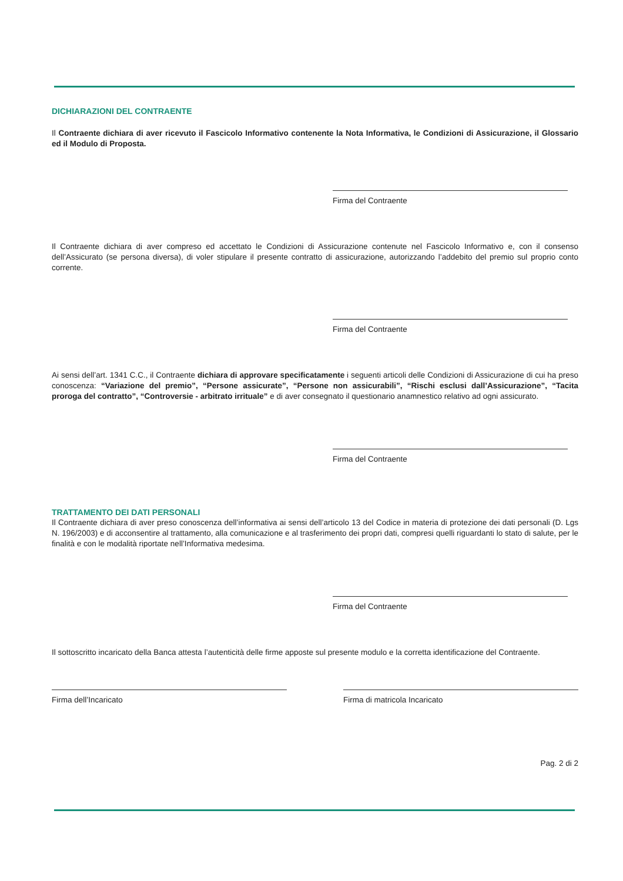DICHIARAZIONI DEL CONTRAENTE
Il Contraente dichiara di aver ricevuto il Fascicolo Informativo contenente la Nota Informativa, le Condizioni di Assicurazione, il Glossario ed il Modulo di Proposta.
Firma del Contraente
Il Contraente dichiara di aver compreso ed accettato le Condizioni di Assicurazione contenute nel Fascicolo Informativo e, con il consenso dell’Assicurato (se persona diversa), di voler stipulare il presente contratto di assicurazione, autorizzando l’addebito del premio sul proprio conto corrente.
Firma del Contraente
Ai sensi dell’art. 1341 C.C., il Contraente dichiara di approvare specificatamente i seguenti articoli delle Condizioni di Assicurazione di cui ha preso conoscenza: “Variazione del premio”, “Persone assicurate”, “Persone non assicurabili”, “Rischi esclusi dall’Assicurazione”, “Tacita proroga del contratto”, “Controversie - arbitrato irrituale” e di aver consegnato il questionario anamnestico relativo ad ogni assicurato.
Firma del Contraente
TRATTAMENTO DEI DATI PERSONALI
Il Contraente dichiara di aver preso conoscenza dell’informativa ai sensi dell’articolo 13 del Codice in materia di protezione dei dati personali (D. Lgs N. 196/2003) e di acconsentire al trattamento, alla comunicazione e al trasferimento dei propri dati, compresi quelli riguardanti lo stato di salute, per le finalità e con le modalità riportate nell’Informativa medesima.
Firma del Contraente
Il sottoscritto incaricato della Banca attesta l’autenticità delle firme apposte sul presente modulo e la corretta identificazione del Contraente.
Firma dell’Incaricato Firma di matricola Incaricato
Pag. 2 di 2